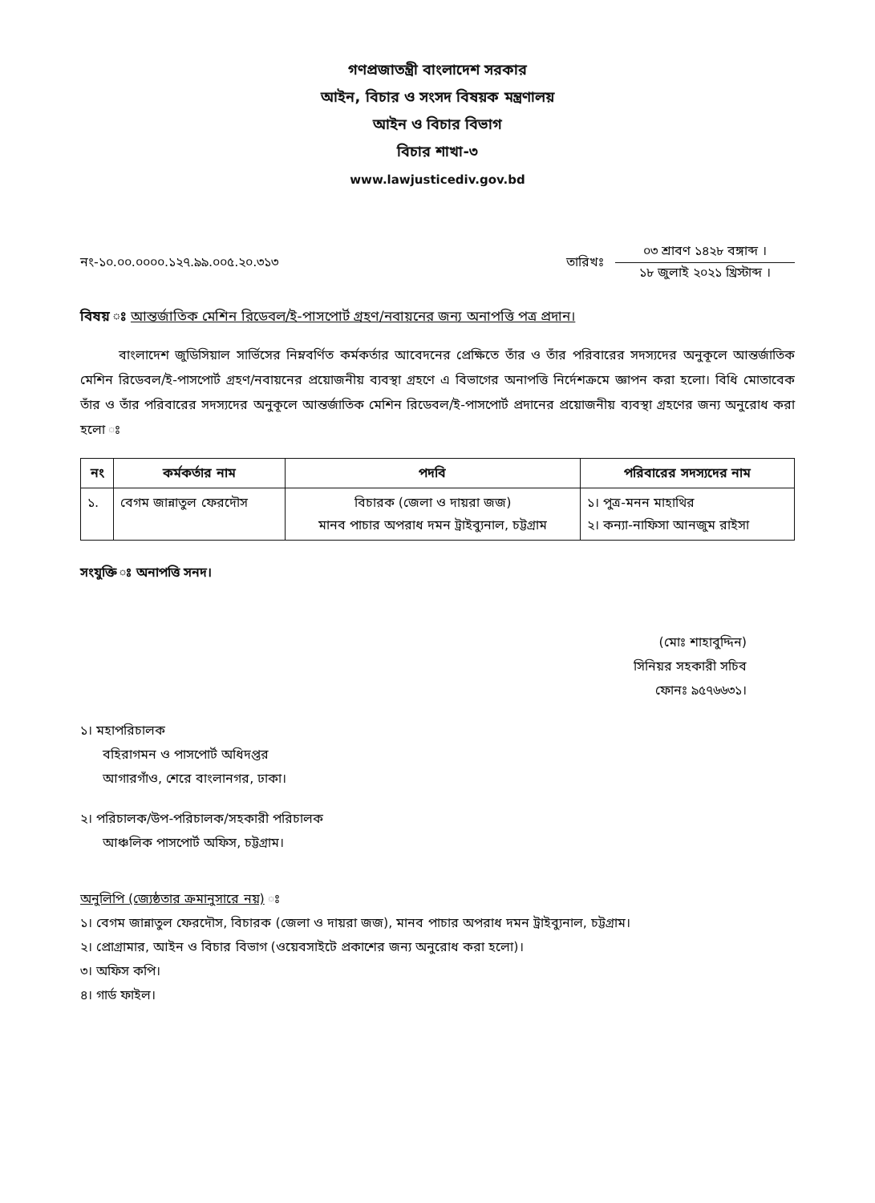গণপ্রজাতন্ত্রী বাংলাদেশ সরকার
আইন, বিচার ও সংসদ বিষয়ক মন্ত্রণালয়
আইন ও বিচার বিভাগ
বিচার শাখা-৩
www.lawjusticediv.gov.bd
নং-১০.০০.০০০০.১২৭.৯৯.০০৫.২০.৩১৩
তারিখঃ
০৩ শ্রাবণ ১৪২৮ বঙ্গাব্দ ।
১৮ জুলাই ২০২১ খ্রিস্টাব্দ ।
বিষয় ঃ আন্তর্জাতিক মেশিন রিডেবল/ই-পাসপোর্ট গ্রহণ/নবায়নের জন্য অনাপত্তি পত্র প্রদান।
   বাংলাদেশ জুডিসিয়াল সার্ভিসের নিম্নবর্ণিত কর্মকর্তার আবেদনের প্রেক্ষিতে তাঁর ও তাঁর পরিবারের সদস্যদের অনুকূলে আন্তর্জাতিক মেশিন রিডেবল/ই-পাসপোর্ট গ্রহণ/নবায়নের প্রয়োজনীয় ব্যবস্থা গ্রহণে এ বিভাগের অনাপত্তি নির্দেশক্রমে জ্ঞাপন করা হলো। বিধি মোতাবেক তাঁর ও তাঁর পরিবারের সদস্যদের অনুকূলে আন্তর্জাতিক মেশিন রিডেবল/ই-পাসপোর্ট প্রদানের প্রয়োজনীয় ব্যবস্থা গ্রহণের জন্য অনুরোধ করা হলো ঃ
| নং | কর্মকর্তার নাম | পদবি | পরিবারের সদস্যদের নাম |
| --- | --- | --- | --- |
| ১. | বেগম জান্নাতুল ফেরদৌস | বিচারক (জেলা ও দায়রা জজ) মানব পাচার অপরাধ দমন ট্রাইব্যুনাল, চট্টগ্রাম | ১। পুত্র-মনন মাহাথির ২। কন্যা-নাফিসা আনজুম রাইসা |
সংযুক্তি ঃ অনাপত্তি সনদ।
(মোঃ শাহাবুদ্দিন)
সিনিয়র সহকারী সচিব
ফোনঃ ৯৫৭৬৬৩১।
১। মহাপরিচালক
বহিরাগমন ও পাসপোর্ট অধিদপ্তর
আগারগাঁও, শেরে বাংলানগর, ঢাকা।
২। পরিচালক/উপ-পরিচালক/সহকারী পরিচালক
আঞ্চলিক পাসপোর্ট অফিস, চট্টগ্রাম।
অনুলিপি (জ্যেষ্ঠতার ক্রমানুসারে নয়) ঃ
১। বেগম জান্নাতুল ফেরদৌস, বিচারক (জেলা ও দায়রা জজ), মানব পাচার অপরাধ দমন ট্রাইব্যুনাল, চট্টগ্রাম।
২। প্রোগ্রামার, আইন ও বিচার বিভাগ (ওয়েবসাইটে প্রকাশের জন্য অনুরোধ করা হলো)।
৩। অফিস কপি।
৪। গার্ড ফাইল।